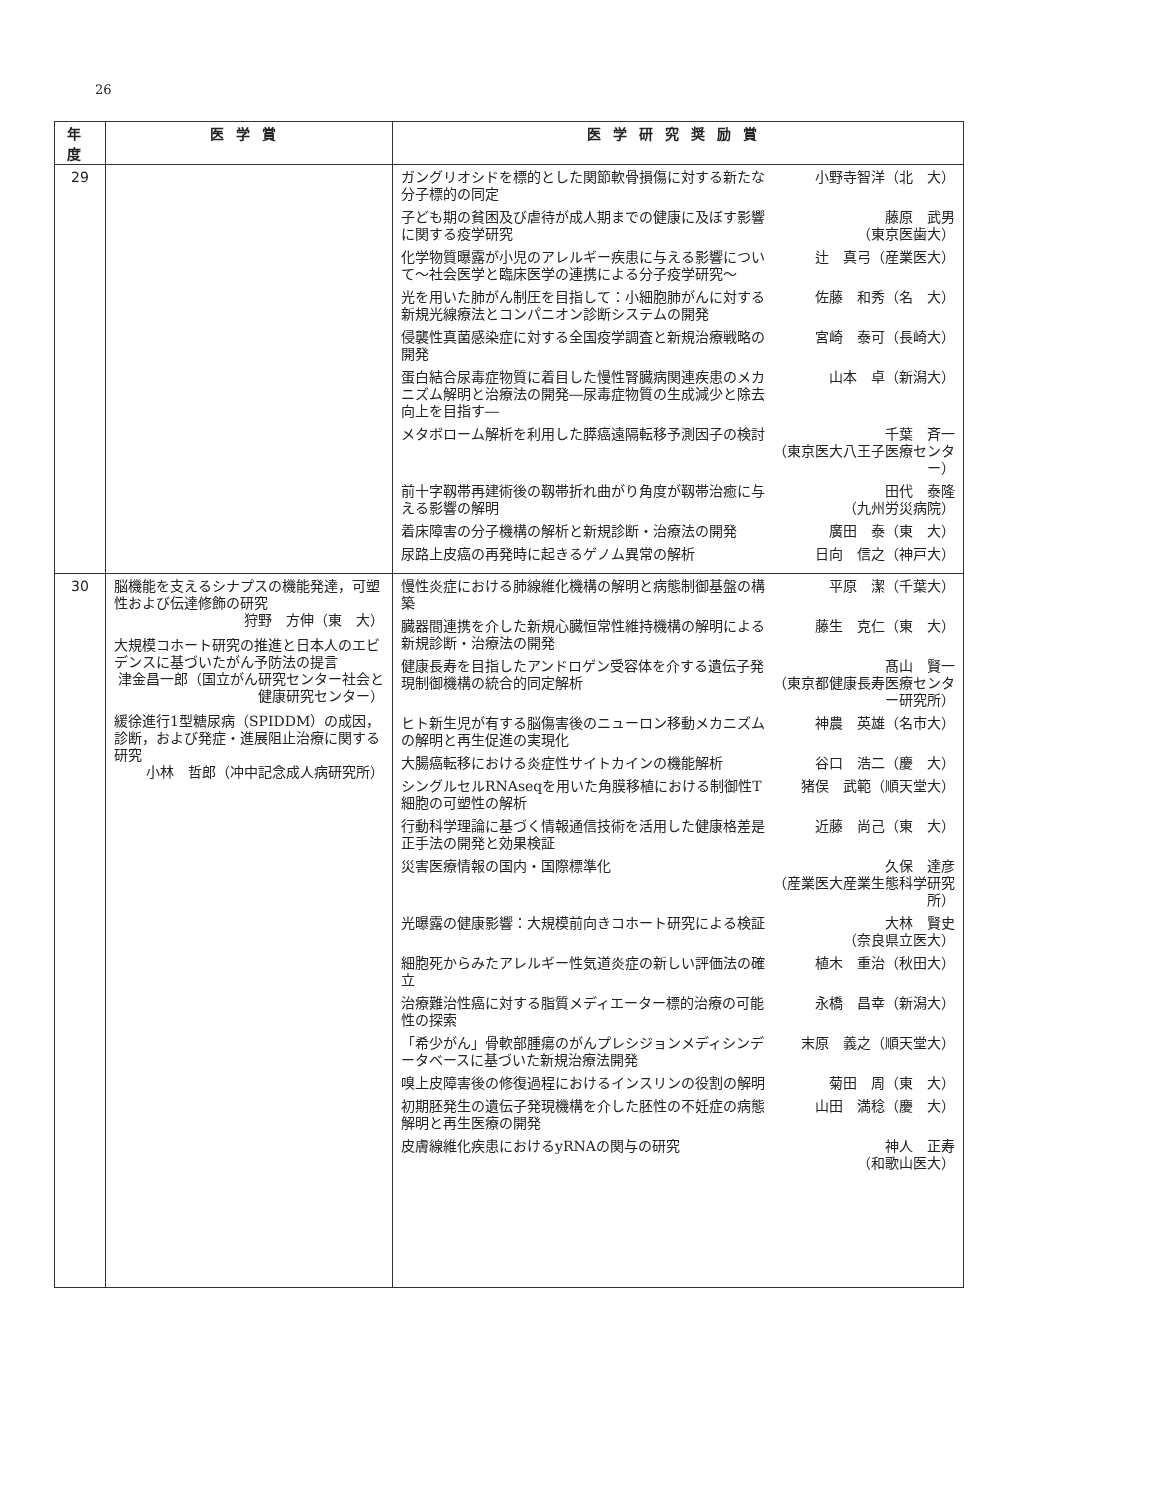26
| 年度 | 医学賞 | 医学研究奨励賞 |
| --- | --- | --- |
| 29 | | ガングリオシドを標的とした関節軟骨損傷に対する新たな分子標的の同定 小野寺智洋（北 大） 子ども期の貧困及び虐待が成人期までの健康に及ぼす影響に関する疫学研究 藤原 武男 （東京医歯大） 化学物質曝露が小児のアレルギー疾患に与える影響について～社会医学と臨床医学の連携による分子疫学研究～ 辻 真弓（産業医大） 光を用いた肺がん制圧を目指して：小細胞肺がんに対する新規光線療法とコンパニオン診断システムの開発 佐藤 和秀（名 大） 侵襲性真菌感染症に対する全国疫学調査と新規治療戦略の開発 宮崎 泰可（長崎大） 蛋白結合尿毒症物質に着目した慢性腎臓病関連疾患のメカニズム解明と治療法の開発―尿毒症物質の生成減少と除去向上を目指す― 山本 卓（新潟大） メタボローム解析を利用した膵癌遠隔転移予測因子の検討 千葉 斉一 （東京医大八王子医療センター） 前十字靱帯再建術後の靱帯折れ曲がり角度が靱帯治癒に与える影響の解明 田代 泰隆 （九州労災病院） 着床障害の分子機構の解析と新規診断・治療法の開発 廣田 泰（東 大） 尿路上皮癌の再発時に起きるゲノム異常の解析 日向 信之（神戸大） |
| 30 | 脳機能を支えるシナプスの機能発達，可塑性および伝達修飾の研究 狩野 方伸（東 大） 大規模コホート研究の推進と日本人のエビデンスに基づいたがん予防法の提言 津金昌一郎（国立がん研究センター社会と健康研究センター） 緩徐進行1型糖尿病（SPIDDM）の成因，診断，および発症・進展阻止治療に関する研究 小林 哲郎（冲中記念成人病研究所） | 慢性炎症における肺線維化機構の解明と病態制御基盤の構築 平原 潔（千葉大） 臓器間連携を介した新規心臓恒常性維持機構の解明による新規診断・治療法の開発 藤生 克仁（東 大） 健康長寿を目指したアンドロゲン受容体を介する遺伝子発現制御機構の統合的同定解析 髙山 賢一 （東京都健康長寿医療センター研究所） ヒト新生児が有する脳傷害後のニューロン移動メカニズムの解明と再生促進の実現化 神農 英雄（名市大） 大腸癌転移における炎症性サイトカインの機能解析 谷口 浩二（慶 大） シングルセルRNAseqを用いた角膜移植における制御性T細胞の可塑性の解析 猪俣 武範（順天堂大） 行動科学理論に基づく情報通信技術を活用した健康格差是正手法の開発と効果検証 近藤 尚己（東 大） 災害医療情報の国内・国際標準化 久保 達彦 （産業医大産業生態科学研究所） 光曝露の健康影響：大規模前向きコホート研究による検証 大林 賢史 （奈良県立医大） 細胞死からみたアレルギー性気道炎症の新しい評価法の確立 植木 重治（秋田大） 治療難治性癌に対する脂質メディエーター標的治療の可能性の探索 永橋 昌幸（新潟大） 「希少がん」骨軟部腫瘍のがんプレシジョンメディシンデータベースに基づいた新規治療法開発 末原 義之（順天堂大） 嗅上皮障害後の修復過程におけるインスリンの役割の解明 菊田 周（東 大） 初期胚発生の遺伝子発現機構を介した胚性の不妊症の病態解明と再生医療の開発 山田 満稔（慶 大） 皮膚線維化疾患におけるyRNAの関与の研究 神人 正寿 （和歌山医大） |